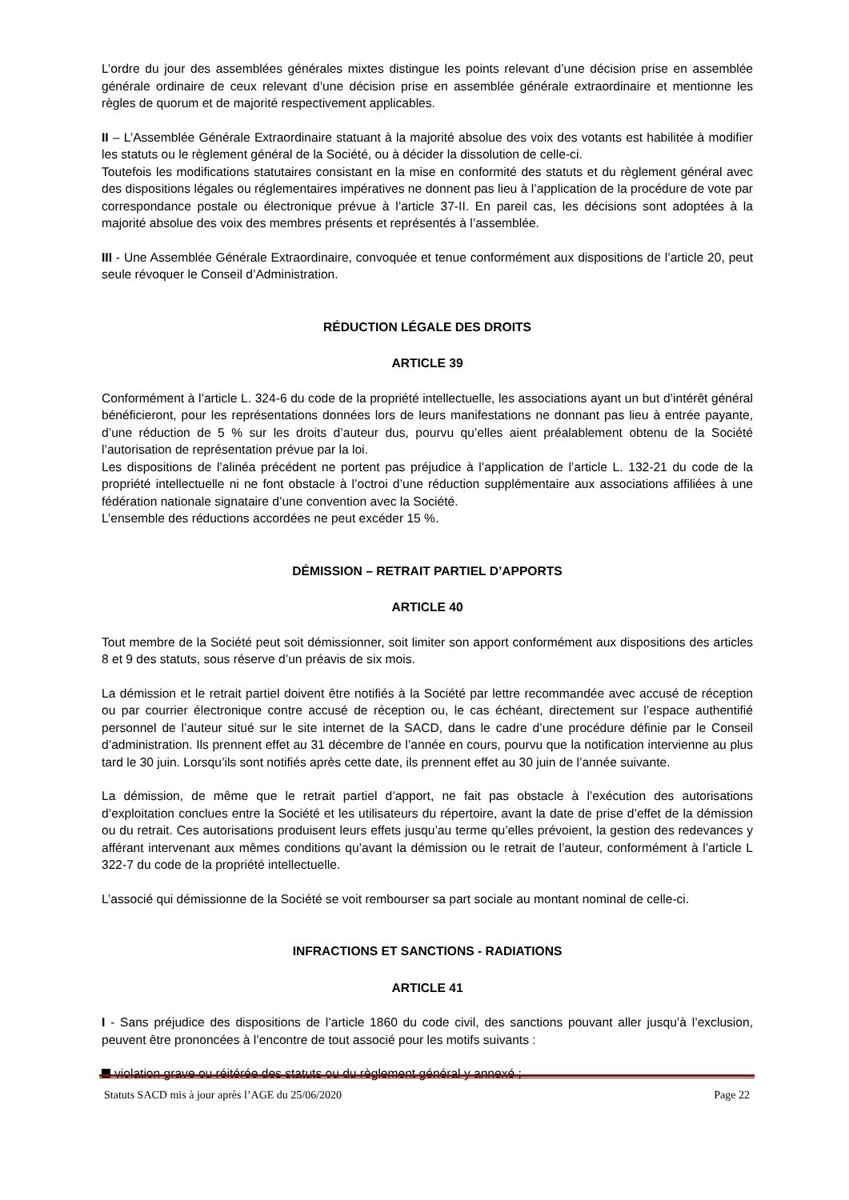L’ordre du jour des assemblées générales mixtes distingue les points relevant d’une décision prise en assemblée générale ordinaire de ceux relevant d’une décision prise en assemblée générale extraordinaire et mentionne les règles de quorum et de majorité respectivement applicables.
II – L’Assemblée Générale Extraordinaire statuant à la majorité absolue des voix des votants est habilitée à modifier les statuts ou le règlement général de la Société, ou à décider la dissolution de celle-ci.
Toutefois les modifications statutaires consistant en la mise en conformité des statuts et du règlement général avec des dispositions légales ou réglementaires impératives ne donnent pas lieu à l’application de la procédure de vote par correspondance postale ou électronique prévue à l’article 37-II. En pareil cas, les décisions sont adoptées à la majorité absolue des voix des membres présents et représentés à l’assemblée.
III - Une Assemblée Générale Extraordinaire, convoquée et tenue conformément aux dispositions de l’article 20, peut seule révoquer le Conseil d’Administration.
RÉDUCTION LÉGALE DES DROITS
ARTICLE 39
Conformément à l’article L. 324-6 du code de la propriété intellectuelle, les associations ayant un but d’intérêt général bénéficieront, pour les représentations données lors de leurs manifestations ne donnant pas lieu à entrée payante, d’une réduction de 5 % sur les droits d’auteur dus, pourvu qu’elles aient préalablement obtenu de la Société l’autorisation de représentation prévue par la loi.
Les dispositions de l’alinéa précédent ne portent pas préjudice à l’application de l’article L. 132-21 du code de la propriété intellectuelle ni ne font obstacle à l’octroi d’une réduction supplémentaire aux associations affiliées à une fédération nationale signataire d’une convention avec la Société.
L’ensemble des réductions accordées ne peut excéder 15 %.
DÉMISSION – RETRAIT PARTIEL D’APPORTS
ARTICLE 40
Tout membre de la Société peut soit démissionner, soit limiter son apport conformément aux dispositions des articles 8 et 9 des statuts, sous réserve d’un préavis de six mois.
La démission et le retrait partiel doivent être notifiés à la Société par lettre recommandée avec accusé de réception ou par courrier électronique contre accusé de réception ou, le cas échéant, directement sur l’espace authentifié personnel de l’auteur situé sur le site internet de la SACD, dans le cadre d’une procédure définie par le Conseil d’administration. Ils prennent effet au 31 décembre de l’année en cours, pourvu que la notification intervienne au plus tard le 30 juin. Lorsqu’ils sont notifiés après cette date, ils prennent effet au 30 juin de l’année suivante.
La démission, de même que le retrait partiel d’apport, ne fait pas obstacle à l’exécution des autorisations d’exploitation conclues entre la Société et les utilisateurs du répertoire, avant la date de prise d’effet de la démission ou du retrait. Ces autorisations produisent leurs effets jusqu’au terme qu’elles prévoient, la gestion des redevances y afférant intervenant aux mêmes conditions qu’avant la démission ou le retrait de l’auteur, conformément à l’article L 322-7 du code de la propriété intellectuelle.
L’associé qui démissionne de la Société se voit rembourser sa part sociale au montant nominal de celle-ci.
INFRACTIONS ET SANCTIONS - RADIATIONS
ARTICLE 41
I - Sans préjudice des dispositions de l’article 1860 du code civil, des sanctions pouvant aller jusqu’à l’exclusion, peuvent être prononcées à l’encontre de tout associé pour les motifs suivants :
violation grave ou réitérée des statuts ou du règlement général y annexé ;
Statuts SACD mis à jour après l’AGE du 25/06/2020 Page 22